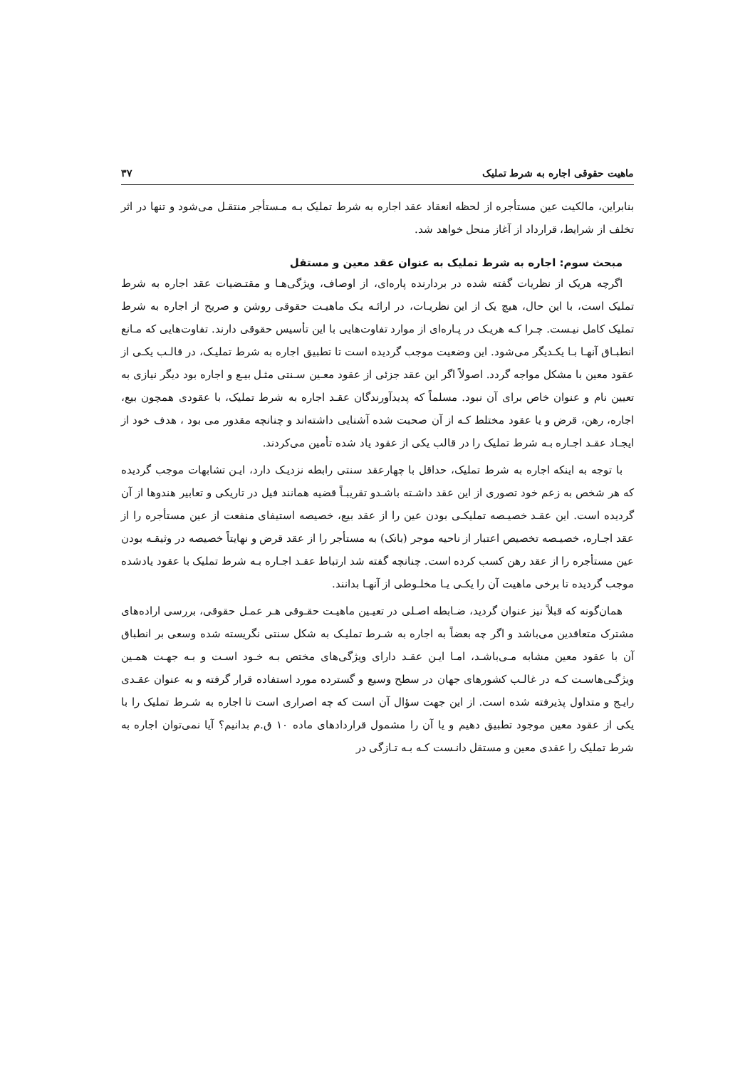ماهیت حقوقی اجاره به شرط تملیک ۳۷
بنابراین، مالکیت عین مستأجره از لحظه انعقاد عقد اجاره به شرط تملیک بـه مـستأجر منتقـل می‌شود و تنها در اثر تخلف از شرایط، قرارداد از آغاز منحل خواهد شد.
مبحث سوم: اجاره به شرط تملیک به عنوان عقد معین و مستقل
اگرچه هریک از نظریات گفته شده در بردارنده پاره‌ای، از اوصاف، ویژگی‌هـا و مقتـضیات عقد اجاره به شرط تملیک است، با این حال، هیچ یک از این نظریـات، در ارائـه یـک ماهیـت حقوقی روشن و صریح از اجاره به شرط تملیک کامل نیـست. چـرا کـه هریـک در پـاره‌ای از موارد تفاوت‌هایی با این تأسیس حقوقی دارند. تفاوت‌هایی که مـانع انطبـاق آنهـا بـا یکـدیگر می‌شود. این وضعیت موجب گردیده است تا تطبیق اجاره به شرط تملیـک، در قالـب یکـی از عقود معین با مشکل مواجه گردد. اصولاً اگر این عقد جزئی از عقود معـین سـنتی مثـل بیـع و اجاره بود دیگر نیازی به تعیین نام و عنوان خاص برای آن نبود. مسلماً که پدیدآورندگان عقـد اجاره به شرط تملیک، با عقودی همچون بیع، اجاره، رهن، قرض و یا عقود مختلط کـه از آن صحبت شده آشنایی داشته‌اند و چنانچه مقدور می بود ، هدف خود از ایجـاد عقـد اجـاره بـه شرط تملیک را در قالب یکی از عقود یاد شده تأمین می‌کردند.
با توجه به اینکه اجاره به شرط تملیک، حداقل با چهارعقد سنتی رابطه نزدیـک دارد، ایـن تشابهات موجب گردیده که هر شخص به زعم خود تصوری از این عقد داشـته باشـدو تقریبـاً قضیه همانند فیل در تاریکی و تعابیر هندوها از آن گردیده است. این عقـد خصیـصه تملیکـی بودن عین را از عقد بیع، خصیصه استیفای منفعت از عین مستأجره را از عقد اجـاره، خصیـصه تخصیص اعتبار از ناحیه موجر (بانک) به مستأجر را از عقد قرض و نهایتاً خصیصه در وثیقـه بودن عین مستأجره را از عقد رهن کسب کرده است. چنانچه گفته شد ارتباط عقـد اجـاره بـه شرط تملیک با عقود یادشده موجب گردیده تا برخی ماهیت آن را یکـی یـا مخلـوطی از آنهـا بدانند.
همان‌گونه که قبلاً نیز عنوان گردید، ضـابطه اصـلی در تعیـین ماهیـت حقـوقی هـر عمـل حقوقی، بررسی اراده‌های مشترک متعاقدین می‌باشد و اگر چه بعضاً به اجاره به شـرط تملیـک به شکل سنتی نگریسته شده وسعی بر انطباق آن با عقود معین مشابه مـی‌باشـد، امـا ایـن عقـد دارای ویژگی‌های مختص بـه خـود اسـت و بـه جهـت همـین ویژگـی‌هاسـت کـه در غالـب کشورهای جهان در سطح وسیع و گسترده مورد استفاده قرار گرفته و به عنوان عقـدی رایـج و متداول پذیرفته شده است. از این جهت سؤال آن است که چه اصراری است تا اجاره به شـرط تملیک را با یکی از عقود معین موجود تطبیق دهیم و یا آن را مشمول قراردادهای ماده ۱۰ ق.م بدانیم؟ آیا نمی‌توان اجاره به شرط تملیک را عقدی معین و مستقل دانـست کـه بـه تـازگی در